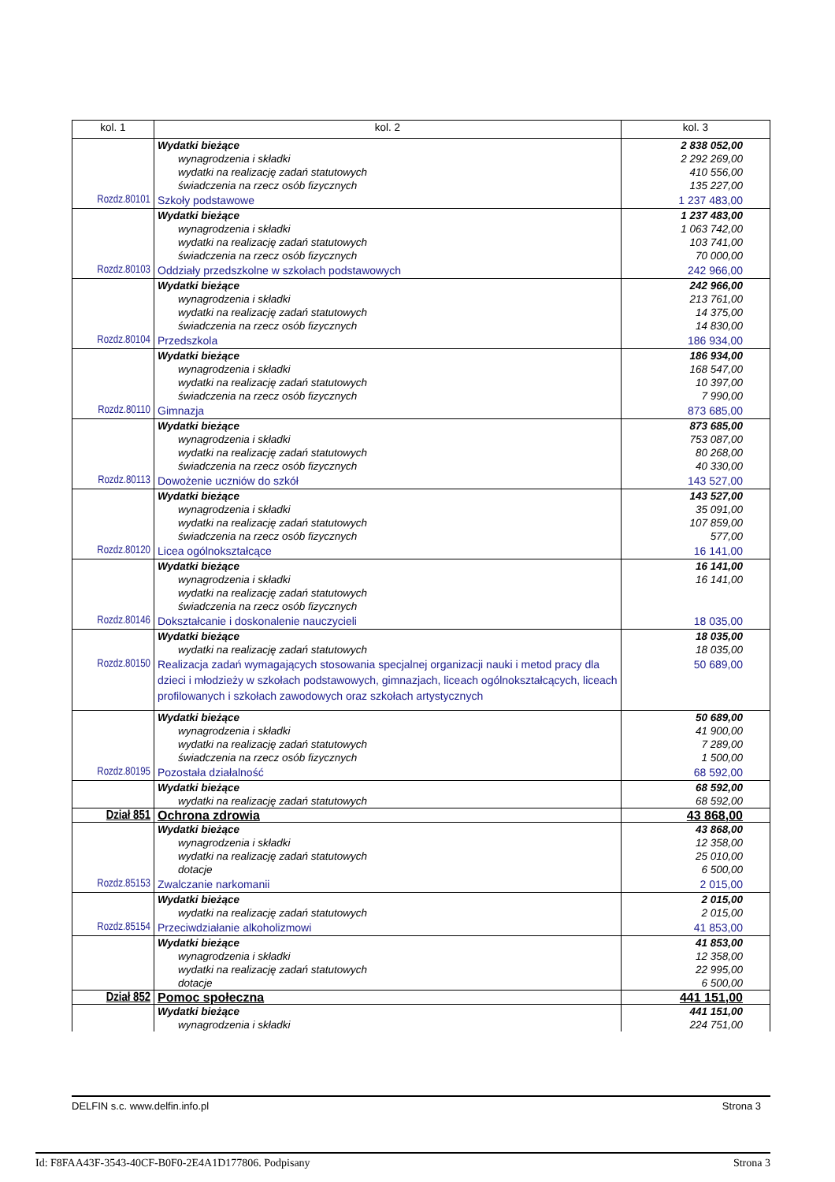| kol. 1 | kol. 2 | kol. 3 |
| --- | --- | --- |
| | Wydatki bieżące | 2 838 052,00 |
| | wynagrodzenia i składki | 2 292 269,00 |
| | wydatki na realizację zadań statutowych | 410 556,00 |
| | świadczenia na rzecz osób fizycznych | 135 227,00 |
| Rozdz.80101 | Szkoły podstawowe | 1 237 483,00 |
| | Wydatki bieżące | 1 237 483,00 |
| | wynagrodzenia i składki | 1 063 742,00 |
| | wydatki na realizację zadań statutowych | 103 741,00 |
| | świadczenia na rzecz osób fizycznych | 70 000,00 |
| Rozdz.80103 | Oddziały przedszkolne w szkołach podstawowych | 242 966,00 |
| | Wydatki bieżące | 242 966,00 |
| | wynagrodzenia i składki | 213 761,00 |
| | wydatki na realizację zadań statutowych | 14 375,00 |
| | świadczenia na rzecz osób fizycznych | 14 830,00 |
| Rozdz.80104 | Przedszkola | 186 934,00 |
| | Wydatki bieżące | 186 934,00 |
| | wynagrodzenia i składki | 168 547,00 |
| | wydatki na realizację zadań statutowych | 10 397,00 |
| | świadczenia na rzecz osób fizycznych | 7 990,00 |
| Rozdz.80110 | Gimnazja | 873 685,00 |
| | Wydatki bieżące | 873 685,00 |
| | wynagrodzenia i składki | 753 087,00 |
| | wydatki na realizację zadań statutowych | 80 268,00 |
| | świadczenia na rzecz osób fizycznych | 40 330,00 |
| Rozdz.80113 | Dowożenie uczniów do szkół | 143 527,00 |
| | Wydatki bieżące | 143 527,00 |
| | wynagrodzenia i składki | 35 091,00 |
| | wydatki na realizację zadań statutowych | 107 859,00 |
| | świadczenia na rzecz osób fizycznych | 577,00 |
| Rozdz.80120 | Licea ogólnokształcące | 16 141,00 |
| | Wydatki bieżące | 16 141,00 |
| | wynagrodzenia i składki | 16 141,00 |
| | wydatki na realizację zadań statutowych | |
| | świadczenia na rzecz osób fizycznych | |
| Rozdz.80146 | Dokształcanie i doskonalenie nauczycieli | 18 035,00 |
| | Wydatki bieżące | 18 035,00 |
| | wydatki na realizację zadań statutowych | 18 035,00 |
| Rozdz.80150 | Realizacja zadań wymagających stosowania specjalnej organizacji nauki i metod pracy dla dzieci i młodzieży w szkołach podstawowych, gimnazjach, liceach ogólnokształcących, liceach profilowanych i szkołach zawodowych oraz szkołach artystycznych | 50 689,00 |
| | Wydatki bieżące | 50 689,00 |
| | wynagrodzenia i składki | 41 900,00 |
| | wydatki na realizację zadań statutowych | 7 289,00 |
| | świadczenia na rzecz osób fizycznych | 1 500,00 |
| Rozdz.80195 | Pozostała działalność | 68 592,00 |
| | Wydatki bieżące | 68 592,00 |
| | wydatki na realizację zadań statutowych | 68 592,00 |
| Dział 851 | Ochrona zdrowia | 43 868,00 |
| | Wydatki bieżące | 43 868,00 |
| | wynagrodzenia i składki | 12 358,00 |
| | wydatki na realizację zadań statutowych | 25 010,00 |
| | dotacje | 6 500,00 |
| Rozdz.85153 | Zwalczanie narkomanii | 2 015,00 |
| | Wydatki bieżące | 2 015,00 |
| | wydatki na realizację zadań statutowych | 2 015,00 |
| Rozdz.85154 | Przeciwdziałanie alkoholizmowi | 41 853,00 |
| | Wydatki bieżące | 41 853,00 |
| | wynagrodzenia i składki | 12 358,00 |
| | wydatki na realizację zadań statutowych | 22 995,00 |
| | dotacje | 6 500,00 |
| Dział 852 | Pomoc społeczna | 441 151,00 |
| | Wydatki bieżące | 441 151,00 |
| | wynagrodzenia i składki | 224 751,00 |
DELFIN s.c. www.delfin.info.pl Strona 3
Id: F8FAA43F-3543-40CF-B0F0-2E4A1D177806. Podpisany Strona 3